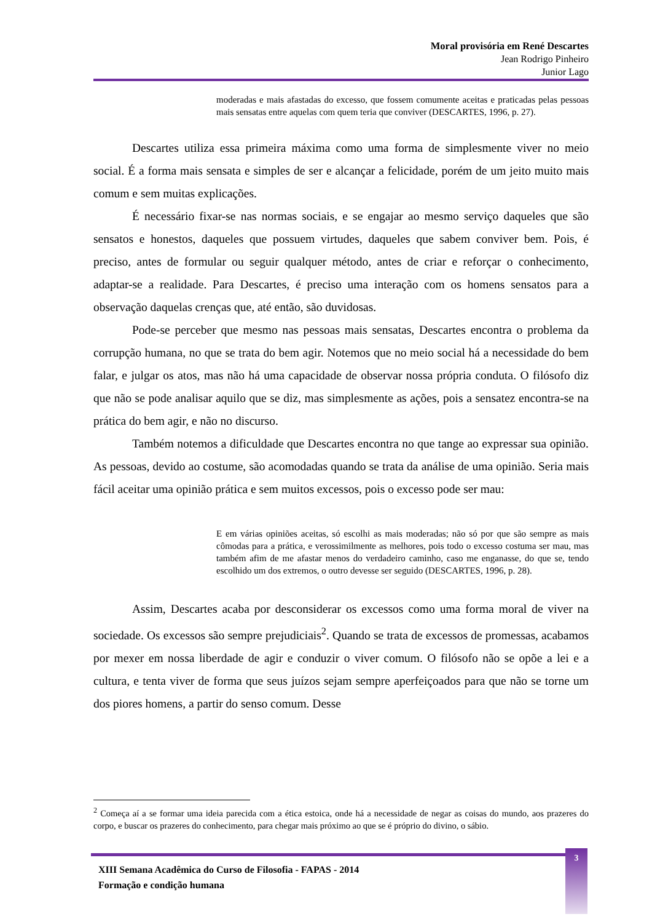Moral provisória em René Descartes
Jean Rodrigo Pinheiro
Junior Lago
moderadas e mais afastadas do excesso, que fossem comumente aceitas e praticadas pelas pessoas mais sensatas entre aquelas com quem teria que conviver (DESCARTES, 1996, p. 27).
Descartes utiliza essa primeira máxima como uma forma de simplesmente viver no meio social. É a forma mais sensata e simples de ser e alcançar a felicidade, porém de um jeito muito mais comum e sem muitas explicações.
É necessário fixar-se nas normas sociais, e se engajar ao mesmo serviço daqueles que são sensatos e honestos, daqueles que possuem virtudes, daqueles que sabem conviver bem. Pois, é preciso, antes de formular ou seguir qualquer método, antes de criar e reforçar o conhecimento, adaptar-se a realidade. Para Descartes, é preciso uma interação com os homens sensatos para a observação daquelas crenças que, até então, são duvidosas.
Pode-se perceber que mesmo nas pessoas mais sensatas, Descartes encontra o problema da corrupção humana, no que se trata do bem agir. Notemos que no meio social há a necessidade do bem falar, e julgar os atos, mas não há uma capacidade de observar nossa própria conduta. O filósofo diz que não se pode analisar aquilo que se diz, mas simplesmente as ações, pois a sensatez encontra-se na prática do bem agir, e não no discurso.
Também notemos a dificuldade que Descartes encontra no que tange ao expressar sua opinião. As pessoas, devido ao costume, são acomodadas quando se trata da análise de uma opinião. Seria mais fácil aceitar uma opinião prática e sem muitos excessos, pois o excesso pode ser mau:
E em várias opiniões aceitas, só escolhi as mais moderadas; não só por que são sempre as mais cômodas para a prática, e verossimilmente as melhores, pois todo o excesso costuma ser mau, mas também afim de me afastar menos do verdadeiro caminho, caso me enganasse, do que se, tendo escolhido um dos extremos, o outro devesse ser seguido (DESCARTES, 1996, p. 28).
Assim, Descartes acaba por desconsiderar os excessos como uma forma moral de viver na sociedade. Os excessos são sempre prejudiciais<sup>2</sup>. Quando se trata de excessos de promessas, acabamos por mexer em nossa liberdade de agir e conduzir o viver comum. O filósofo não se opõe a lei e a cultura, e tenta viver de forma que seus juízos sejam sempre aperfeiçoados para que não se torne um dos piores homens, a partir do senso comum. Desse
<sup>2</sup> Começa aí a se formar uma ideia parecida com a ética estoica, onde há a necessidade de negar as coisas do mundo, aos prazeres do corpo, e buscar os prazeres do conhecimento, para chegar mais próximo ao que se é próprio do divino, o sábio.
XIII Semana Acadêmica do Curso de Filosofia - FAPAS - 2014
Formação e condição humana
3